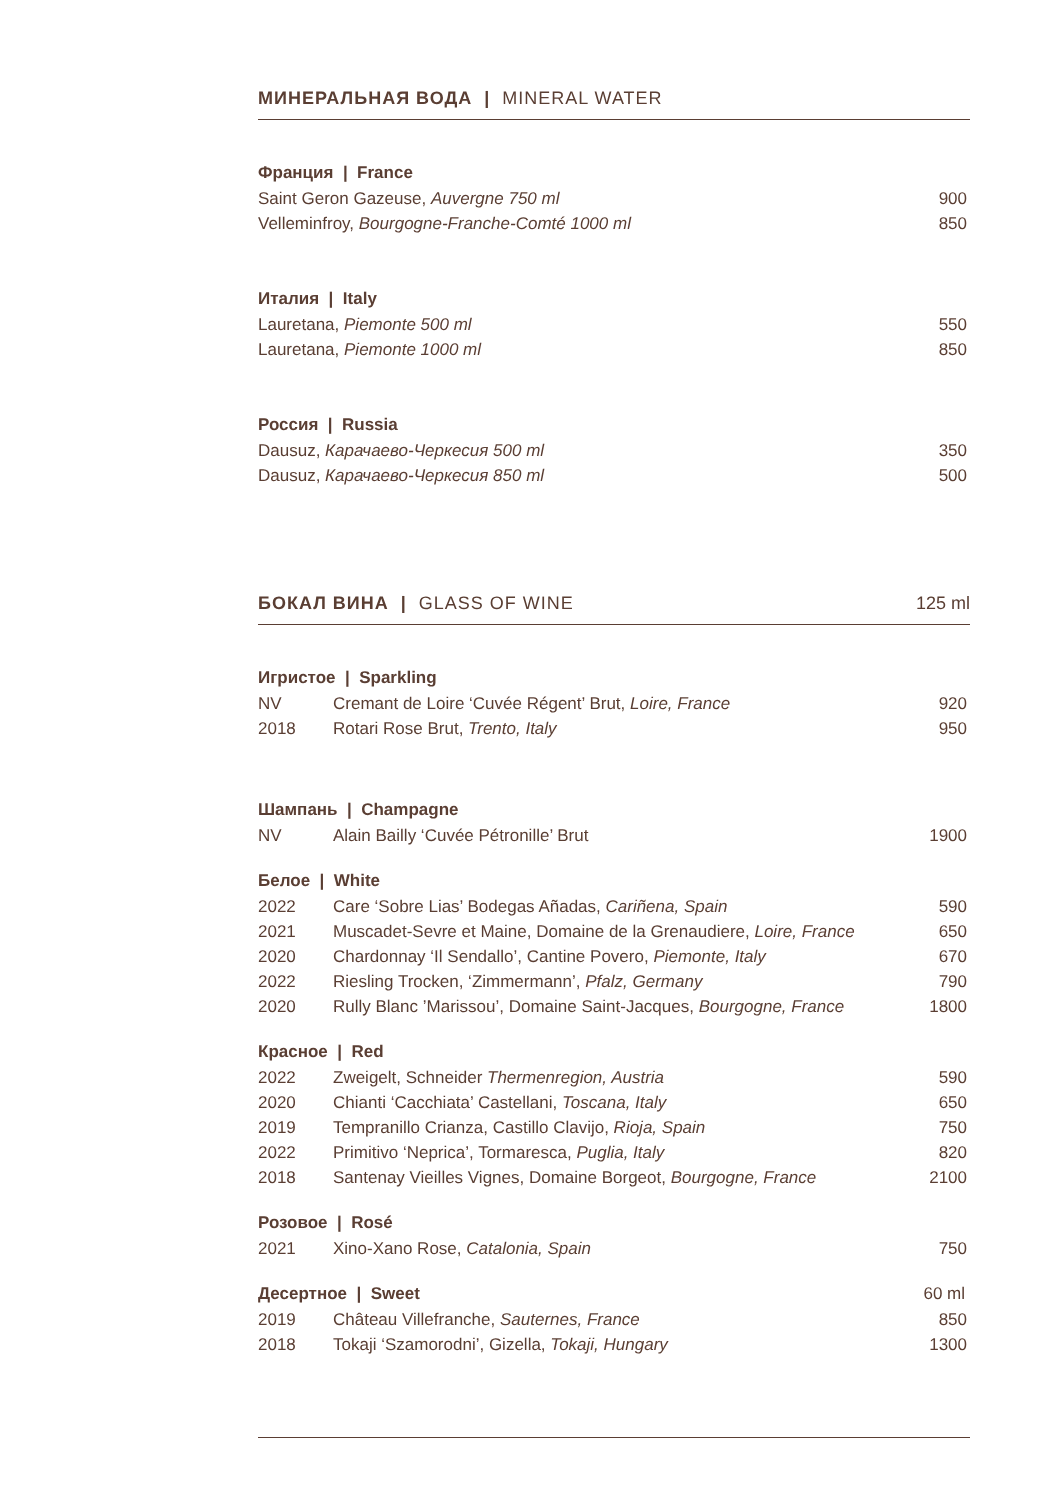МИНЕРАЛЬНАЯ ВОДА | MINERAL WATER
| Франция / France | |
| --- | --- |
| Saint Geron Gazeuse, Auvergne 750 ml | 900 |
| Velleminfroy, Bourgogne-Franche-Comté 1000 ml | 850 |
| Италия / Italy | |
| --- | --- |
| Lauretana, Piemonte 500 ml | 550 |
| Lauretana, Piemonte 1000 ml | 850 |
| Россия / Russia | |
| --- | --- |
| Dausuz, Карачаево-Черкесия 500 ml | 350 |
| Dausuz, Карачаево-Черкесия 850 ml | 500 |
БОКАЛ ВИНА | GLASS OF WINE 125 ml
| Игристое / Sparkling | | |
| --- | --- | --- |
| NV | Cremant de Loire ‘Cuvée Régent’ Brut, Loire, France | 920 |
| 2018 | Rotari Rose Brut, Trento, Italy | 950 |
| Шампань / Champagne | | |
| NV | Alain Bailly ‘Cuvée Pétronille’ Brut | 1900 |
| Белое / White | | |
| 2022 | Care ‘Sobre Lias’ Bodegas Añadas, Cariñena, Spain | 590 |
| 2021 | Muscadet-Sevre et Maine, Domaine de la Grenaudiere, Loire, France | 650 |
| 2020 | Chardonnay ‘Il Sendallo’, Cantine Povero, Piemonte, Italy | 670 |
| 2022 | Riesling Trocken, ‘Zimmermann’, Pfalz, Germany | 790 |
| 2020 | Rully Blanc ’Marissou’, Domaine Saint-Jacques, Bourgogne, France | 1800 |
| Красное / Red | | |
| 2022 | Zweigelt, Schneider Thermenregion, Austria | 590 |
| 2020 | Chianti ‘Cacchiata’ Castellani, Toscana, Italy | 650 |
| 2019 | Tempranillo Crianza, Castillo Clavijo, Rioja, Spain | 750 |
| 2022 | Primitivo ‘Neprica’, Tormaresca, Puglia, Italy | 820 |
| 2018 | Santenay Vieilles Vignes, Domaine Borgeot, Bourgogne, France | 2100 |
| Розовое / Rosé | | |
| 2021 | Xino-Xano Rose, Catalonia, Spain | 750 |
| Десертное / Sweet | | 60 ml |
| 2019 | Château Villefranche, Sauternes, France | 850 |
| 2018 | Tokaji ‘Szamorodni’, Gizella, Tokaji, Hungary | 1300 |